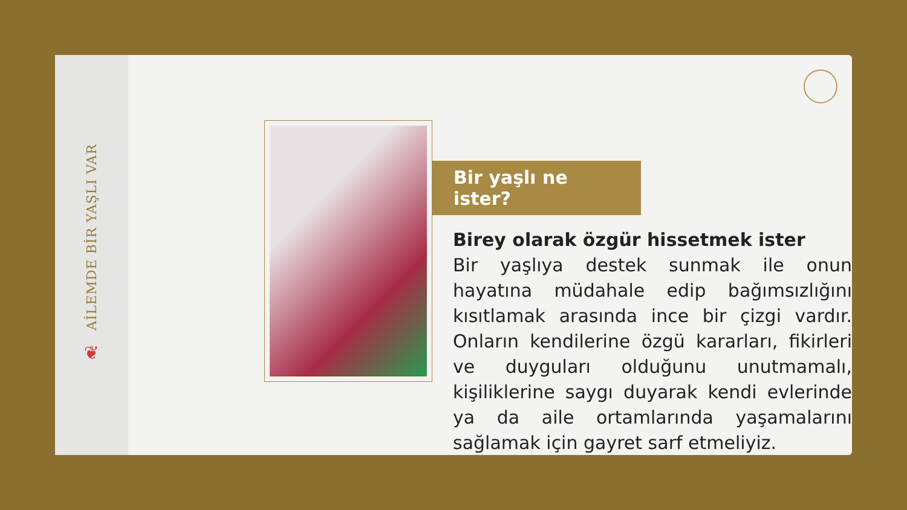AİLEMDE BİR YAŞLI VAR
❦
Bir yaşlı ne ister?
Birey olarak özgür hissetmek ister
Bir yaşlıya destek sunmak ile onun hayatına müdahale edip bağımsızlığını kısıtlamak arasında ince bir çizgi vardır. Onların kendilerine özgü kararları, fikirleri ve duyguları olduğunu unutmamalı, kişiliklerine saygı duyarak kendi evlerinde ya da aile ortamlarında yaşamalarını sağlamak için gayret sarf etmeliyiz.